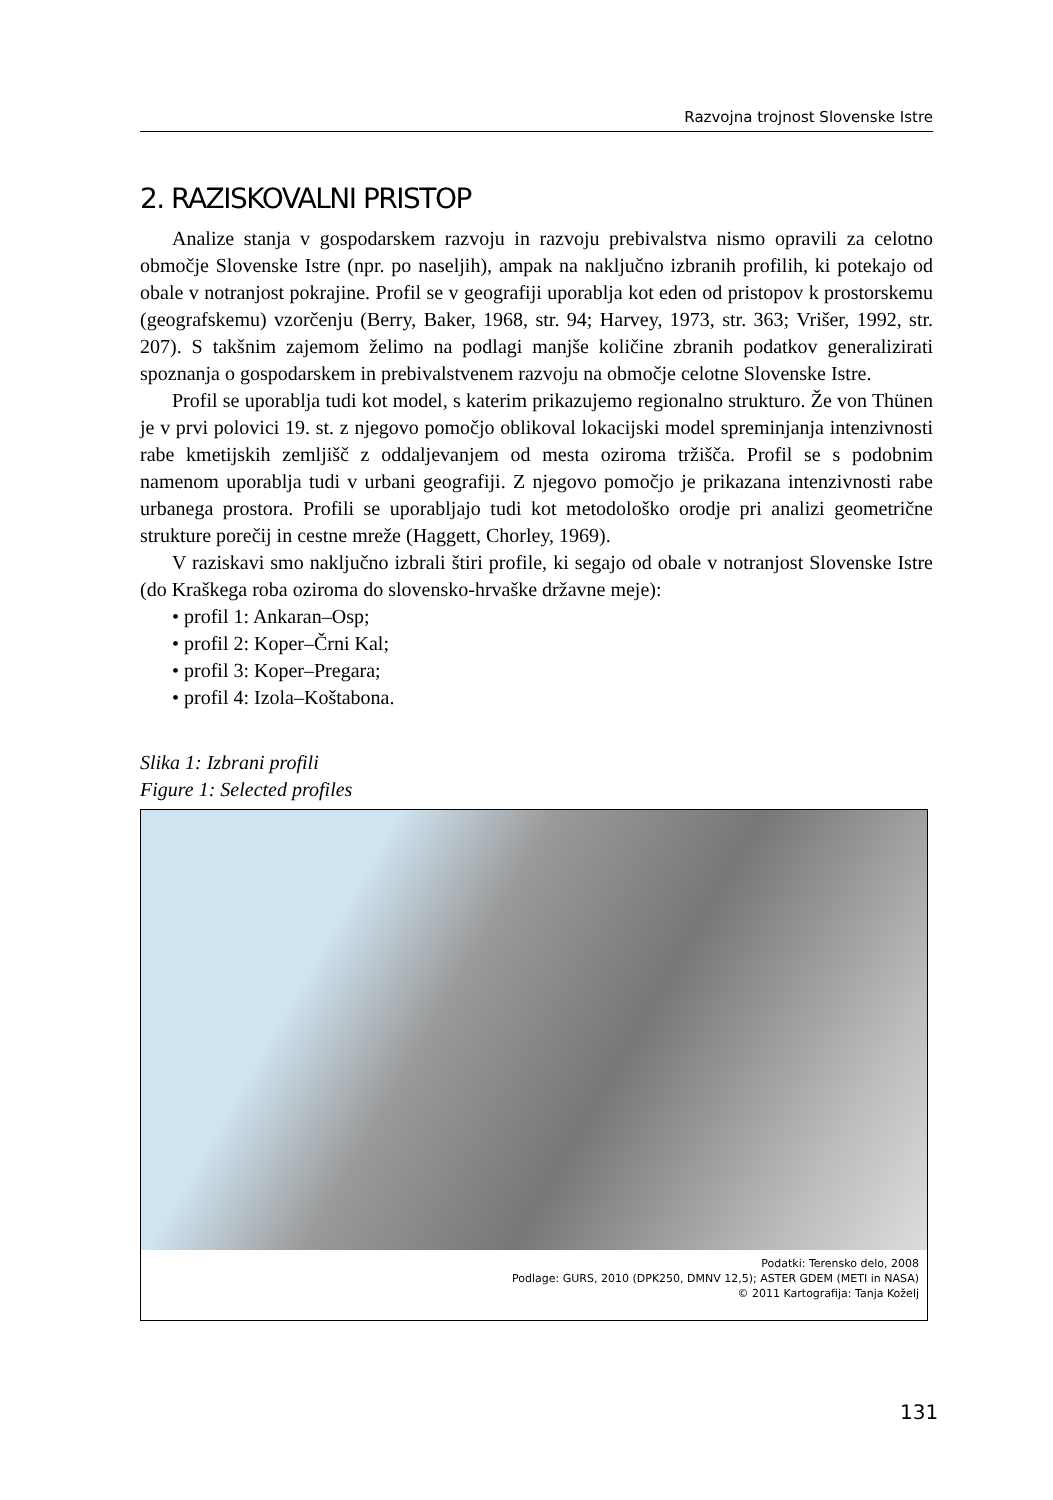Razvojna trojnost Slovenske Istre
2. RAZISKOVALNI PRISTOP
Analize stanja v gospodarskem razvoju in razvoju prebivalstva nismo opravili za celotno območje Slovenske Istre (npr. po naseljih), ampak na naključno izbranih profilih, ki potekajo od obale v notranjost pokrajine. Profil se v geografiji uporablja kot eden od pristopov k prostorskemu (geografskemu) vzorčenju (Berry, Baker, 1968, str. 94; Harvey, 1973, str. 363; Vrišer, 1992, str. 207). S takšnim zajemom želimo na podlagi manjše količine zbranih podatkov generalizirati spoznanja o gospodarskem in prebivalstvenem razvoju na območje celotne Slovenske Istre.
Profil se uporablja tudi kot model, s katerim prikazujemo regionalno strukturo. Že von Thünen je v prvi polovici 19. st. z njegovo pomočjo oblikoval lokacijski model spreminjanja intenzivnosti rabe kmetijskih zemljišč z oddaljevanjem od mesta oziroma tržišča. Profil se s podobnim namenom uporablja tudi v urbani geografiji. Z njegovo pomočjo je prikazana intenzivnosti rabe urbanega prostora. Profili se uporabljajo tudi kot metodološko orodje pri analizi geometrične strukture porečij in cestne mreže (Haggett, Chorley, 1969).
V raziskavi smo naključno izbrali štiri profile, ki segajo od obale v notranjost Slovenske Istre (do Kraškega roba oziroma do slovensko-hrvaške državne meje):
• profil 1: Ankaran–Osp;
• profil 2: Koper–Črni Kal;
• profil 3: Koper–Pregara;
• profil 4: Izola–Koštabona.
Slika 1: Izbrani profili
Figure 1: Selected profiles
Podatki: Terensko delo, 2008
Podlage: GURS, 2010 (DPK250, DMNV 12,5); ASTER GDEM (METI in NASA)
© 2011 Kartografija: Tanja Koželj
131